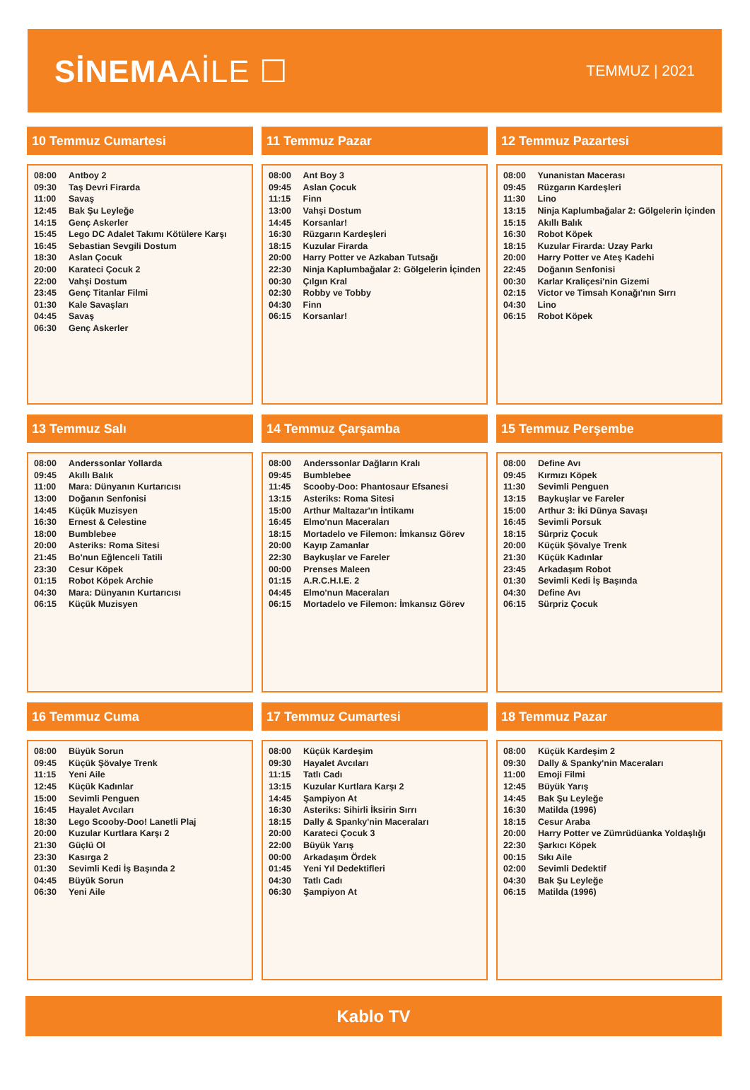SİNEMAAİLE ☐
TEMMUZ | 2021
10 Temmuz Cumartesi
| 08:00 | Antboy 2 |
| 09:30 | Taş Devri Firarda |
| 11:00 | Savaş |
| 12:45 | Bak Şu Leyleğe |
| 14:15 | Genç Askerler |
| 15:45 | Lego DC Adalet Takımı Kötülere Karşı |
| 16:45 | Sebastian Sevgili Dostum |
| 18:30 | Aslan Çocuk |
| 20:00 | Karateci Çocuk 2 |
| 22:00 | Vahşi Dostum |
| 23:45 | Genç Titanlar Filmi |
| 01:30 | Kale Savaşları |
| 04:45 | Savaş |
| 06:30 | Genç Askerler |
11 Temmuz Pazar
| 08:00 | Ant Boy 3 |
| 09:45 | Aslan Çocuk |
| 11:15 | Finn |
| 13:00 | Vahşi Dostum |
| 14:45 | Korsanlar! |
| 16:30 | Rüzgarın Kardeşleri |
| 18:15 | Kuzular Firarda |
| 20:00 | Harry Potter ve Azkaban Tutsağı |
| 22:30 | Ninja Kaplumbağalar 2: Gölgelerin İçinden |
| 00:30 | Çılgın Kral |
| 02:30 | Robby ve Tobby |
| 04:30 | Finn |
| 06:15 | Korsanlar! |
12 Temmuz Pazartesi
| 08:00 | Yunanistan Macerası |
| 09:45 | Rüzgarın Kardeşleri |
| 11:30 | Lino |
| 13:15 | Ninja Kaplumbağalar 2: Gölgelerin İçinden |
| 15:15 | Akıllı Balık |
| 16:30 | Robot Köpek |
| 18:15 | Kuzular Firarda: Uzay Parkı |
| 20:00 | Harry Potter ve Ateş Kadehi |
| 22:45 | Doğanın Senfonisi |
| 00:30 | Karlar Kraliçesi'nin Gizemi |
| 02:15 | Victor ve Timsah Konağı'nın Sırrı |
| 04:30 | Lino |
| 06:15 | Robot Köpek |
13 Temmuz Salı
| 08:00 | Anderssonlar Yollarda |
| 09:45 | Akıllı Balık |
| 11:00 | Mara: Dünyanın Kurtarıcısı |
| 13:00 | Doğanın Senfonisi |
| 14:45 | Küçük Muzisyen |
| 16:30 | Ernest & Celestine |
| 18:00 | Bumblebee |
| 20:00 | Asteriks: Roma Sitesi |
| 21:45 | Bo'nun Eğlenceli Tatili |
| 23:30 | Cesur Köpek |
| 01:15 | Robot Köpek Archie |
| 04:30 | Mara: Dünyanın Kurtarıcısı |
| 06:15 | Küçük Muzisyen |
14 Temmuz Çarşamba
| 08:00 | Anderssonlar Dağların Kralı |
| 09:45 | Bumblebee |
| 11:45 | Scooby-Doo: Phantosaur Efsanesi |
| 13:15 | Asteriks: Roma Sitesi |
| 15:00 | Arthur Maltazar'ın İntikamı |
| 16:45 | Elmo'nun Maceraları |
| 18:15 | Mortadelo ve Filemon: İmkansız Görev |
| 20:00 | Kayıp Zamanlar |
| 22:30 | Baykuşlar ve Fareler |
| 00:00 | Prenses Maleen |
| 01:15 | A.R.C.H.I.E. 2 |
| 04:45 | Elmo'nun Maceraları |
| 06:15 | Mortadelo ve Filemon: İmkansız Görev |
15 Temmuz Perşembe
| 08:00 | Define Avı |
| 09:45 | Kırmızı Köpek |
| 11:30 | Sevimli Penguen |
| 13:15 | Baykuşlar ve Fareler |
| 15:00 | Arthur 3: İki Dünya Savaşı |
| 16:45 | Sevimli Porsuk |
| 18:15 | Sürpriz Çocuk |
| 20:00 | Küçük Şövalye Trenk |
| 21:30 | Küçük Kadınlar |
| 23:45 | Arkadaşım Robot |
| 01:30 | Sevimli Kedi İş Başında |
| 04:30 | Define Avı |
| 06:15 | Sürpriz Çocuk |
16 Temmuz Cuma
| 08:00 | Büyük Sorun |
| 09:45 | Küçük Şövalye Trenk |
| 11:15 | Yeni Aile |
| 12:45 | Küçük Kadınlar |
| 15:00 | Sevimli Penguen |
| 16:45 | Hayalet Avcıları |
| 18:30 | Lego Scooby-Doo! Lanetli Plaj |
| 20:00 | Kuzular Kurtlara Karşı 2 |
| 21:30 | Güçlü Ol |
| 23:30 | Kasırga 2 |
| 01:30 | Sevimli Kedi İş Başında 2 |
| 04:45 | Büyük Sorun |
| 06:30 | Yeni Aile |
17 Temmuz Cumartesi
| 08:00 | Küçük Kardeşim |
| 09:30 | Hayalet Avcıları |
| 11:15 | Tatlı Cadı |
| 13:15 | Kuzular Kurtlara Karşı 2 |
| 14:45 | Şampiyon At |
| 16:30 | Asteriks: Sihirli İksirin Sırrı |
| 18:15 | Dally & Spanky'nin Maceraları |
| 20:00 | Karateci Çocuk 3 |
| 22:00 | Büyük Yarış |
| 00:00 | Arkadaşım Ördek |
| 01:45 | Yeni Yıl Dedektifleri |
| 04:30 | Tatlı Cadı |
| 06:30 | Şampiyon At |
18 Temmuz Pazar
| 08:00 | Küçük Kardeşim 2 |
| 09:30 | Dally & Spanky'nin Maceraları |
| 11:00 | Emoji Filmi |
| 12:45 | Büyük Yarış |
| 14:45 | Bak Şu Leyleğe |
| 16:30 | Matilda (1996) |
| 18:15 | Cesur Araba |
| 20:00 | Harry Potter ve Zümrüdüanka Yoldaşlığı |
| 22:30 | Şarkıcı Köpek |
| 00:15 | Sıkı Aile |
| 02:00 | Sevimli Dedektif |
| 04:30 | Bak Şu Leyleğe |
| 06:15 | Matilda (1996) |
Kablo TV